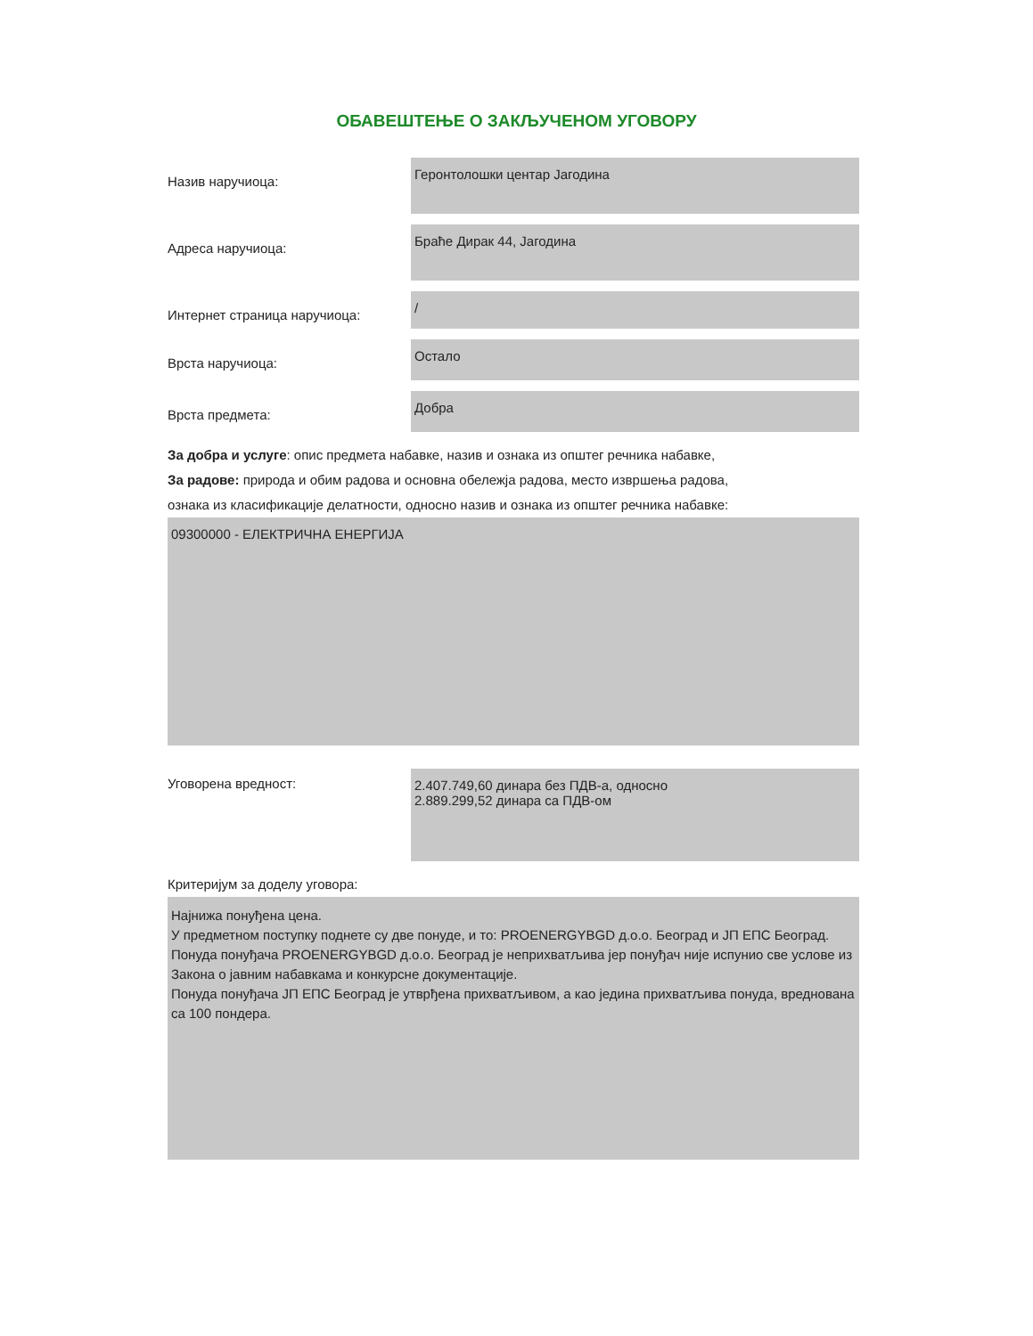ОБАВЕШТЕЊЕ О ЗАКЉУЧЕНОМ УГОВОРУ
Назив наручиоца:
Геронтолошки центар Јагодина
Адреса наручиоца:
Браће Дирак 44, Јагодина
Интернет страница наручиоца:
/
Врста наручиоца:
Остало
Врста предмета:
Добра
За добра и услуге: опис предмета набавке, назив и ознака из општег речника набавке,
За радове: природа и обим радова и основна обележја радова, место извршења радова,
ознака из класификације делатности, односно назив и ознака из општег речника набавке:
09300000 - ЕЛЕКТРИЧНА ЕНЕРГИЈА
Уговорена вредност:
2.407.749,60 динара без ПДВ-а, односно
2.889.299,52 динара са ПДВ-ом
Критеријум за доделу уговора:
Најнижа понуђена цена.
У предметном поступку поднете су две понуде, и то: PROENERGYBGD д.о.о. Београд и ЈП ЕПС Београд.
Понуда понуђача PROENERGYBGD д.о.о. Београд је неприхватљива јер понуђач није испунио све услове из Закона о јавним набавкама и конкурсне документације.
Понуда понуђача ЈП ЕПС Београд је утврђена прихватљивом, а као једина прихватљива понуда, вреднована са 100 пондера.